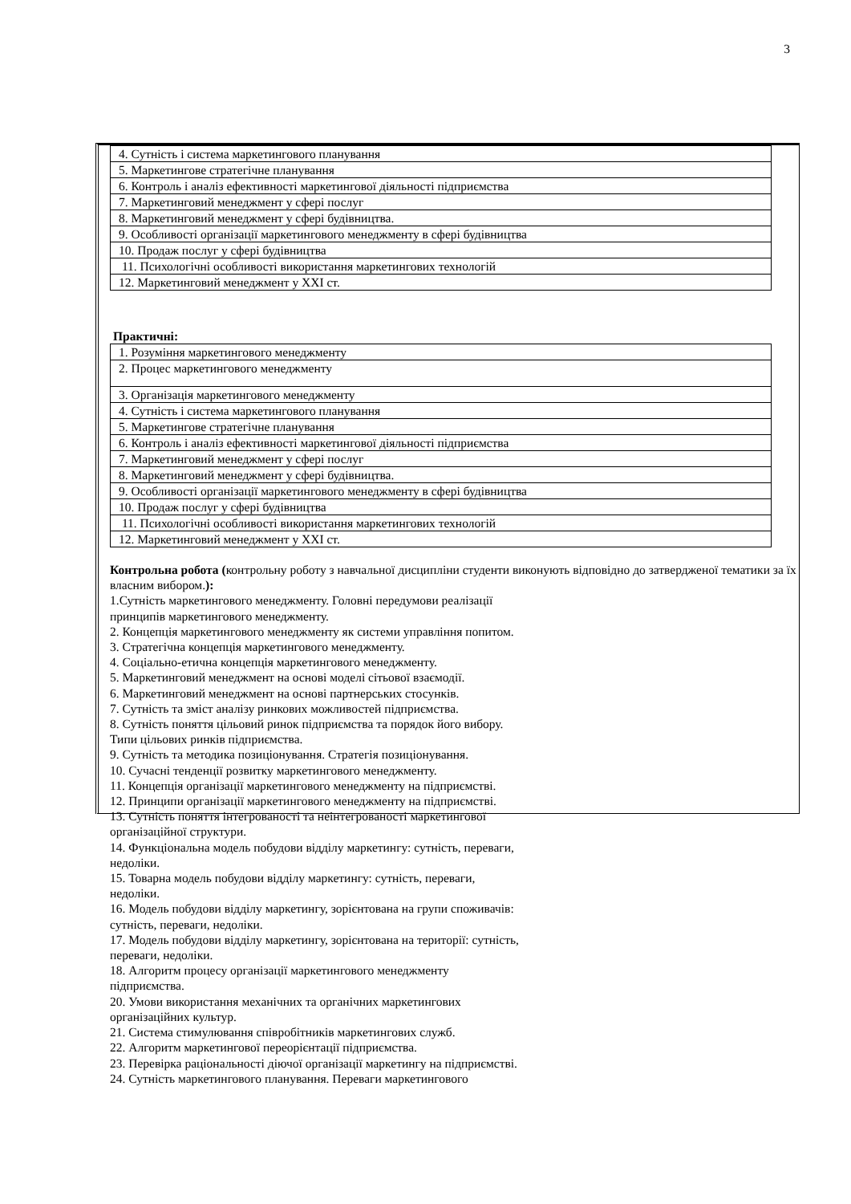3
| 4. Сутність і система маркетингового планування |
| 5. Маркетингове стратегічне планування |
| 6. Контроль і аналіз ефективності маркетингової діяльності підприємства |
| 7. Маркетинговий менеджмент у сфері послуг |
| 8. Маркетинговий менеджмент у сфері будівництва. |
| 9. Особливості організації маркетингового менеджменту в сфері будівництва |
| 10. Продаж послуг у сфері будівництва |
| 11. Психологічні особливості використання маркетингових технологій |
| 12. Маркетинговий менеджмент у XXI ст. |
Практичні:
| 1. Розуміння маркетингового менеджменту |
| 2. Процес маркетингового менеджменту |
| 3. Організація маркетингового менеджменту |
| 4. Сутність і система маркетингового планування |
| 5. Маркетингове стратегічне планування |
| 6. Контроль і аналіз ефективності маркетингової діяльності підприємства |
| 7. Маркетинговий менеджмент у сфері послуг |
| 8. Маркетинговий менеджмент у сфері будівництва. |
| 9. Особливості організації маркетингового менеджменту в сфері будівництва |
| 10. Продаж послуг у сфері будівництва |
| 11. Психологічні особливості використання маркетингових технологій |
| 12. Маркетинговий менеджмент у XXI ст. |
Контрольна робота (контрольну роботу з навчальної дисципліни студенти виконують відповідно до затвердженої тематики за їх власним вибором.):
1.Сутність маркетингового менеджменту. Головні передумови реалізації
принципів маркетингового менеджменту.
2. Концепція маркетингового менеджменту як системи управління попитом.
3. Стратегічна концепція маркетингового менеджменту.
4. Соціально-етична концепція маркетингового менеджменту.
5. Маркетинговий менеджмент на основі моделі сітьової взаємодії.
6. Маркетинговий менеджмент на основі партнерських стосунків.
7. Сутність та зміст аналізу ринкових можливостей підприємства.
8. Сутність поняття цільовий ринок підприємства та порядок його вибору.
Типи цільових ринків підприємства.
9. Сутність та методика позиціонування. Стратегія позиціонування.
10. Сучасні тенденції розвитку маркетингового менеджменту.
11. Концепція організації маркетингового менеджменту на підприємстві.
12. Принципи організації маркетингового менеджменту на підприємстві.
13. Сутність поняття інтегрованості та неінтегрованості маркетингової
організаційної структури.
14. Функціональна модель побудови відділу маркетингу: сутність, переваги,
недоліки.
15. Товарна модель побудови відділу маркетингу: сутність, переваги,
недоліки.
16. Модель побудови відділу маркетингу, зорієнтована на групи споживачів:
сутність, переваги, недоліки.
17. Модель побудови відділу маркетингу, зорієнтована на території: сутність,
переваги, недоліки.
18. Алгоритм процесу організації маркетингового менеджменту
підприємства.
20. Умови використання механічних та органічних маркетингових
організаційних культур.
21. Система стимулювання співробітників маркетингових служб.
22. Алгоритм маркетингової переорієнтації підприємства.
23. Перевірка раціональності діючої організації маркетингу на підприємстві.
24. Сутність маркетингового планування. Переваги маркетингового